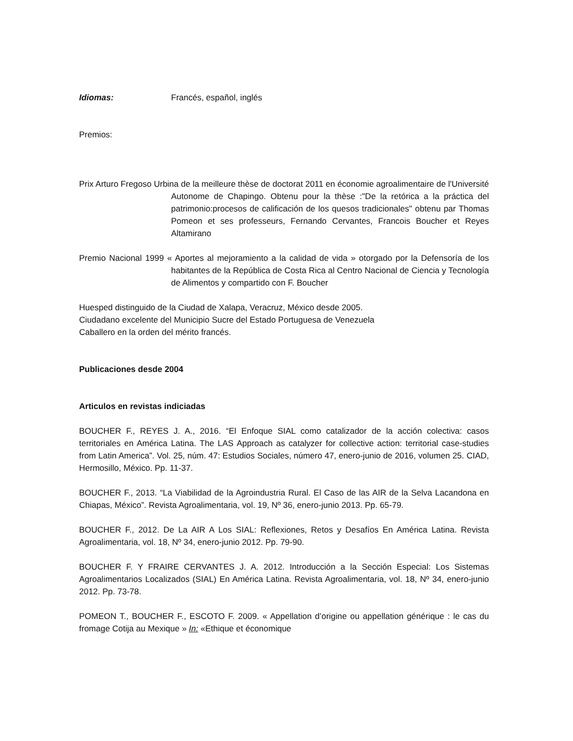Idiomas: Francés, español, inglés
Premios:
Prix Arturo Fregoso Urbina de la meilleure thèse de doctorat 2011 en économie agroalimentaire de l'Université Autonome de Chapingo. Obtenu pour la thèse :"De la retórica a la práctica del patrimonio:procesos de calificación de los quesos tradicionales" obtenu par Thomas Pomeon et ses professeurs, Fernando Cervantes, Francois Boucher et Reyes Altamirano
Premio Nacional 1999 « Aportes al mejoramiento a la calidad de vida » otorgado por la Defensoría de los habitantes de la República de Costa Rica al Centro Nacional de Ciencia y Tecnología de Alimentos y compartido con F. Boucher
Huesped distinguido de la Ciudad de Xalapa, Veracruz, México desde 2005.
Ciudadano excelente del Municipio Sucre del Estado Portuguesa de Venezuela
Caballero en la orden del mérito francés.
Publicaciones desde 2004
Articulos en revistas indiciadas
BOUCHER F., REYES J. A., 2016. “El Enfoque SIAL como catalizador de la acción colectiva: casos territoriales en América Latina. The LAS Approach as catalyzer for collective action: territorial case-studies from Latin America”. Vol. 25, núm. 47: Estudios Sociales, número 47, enero-junio de 2016, volumen 25. CIAD, Hermosillo, México. Pp. 11-37.
BOUCHER F., 2013. “La Viabilidad de la Agroindustria Rural. El Caso de las AIR de la Selva Lacandona en Chiapas, México”. Revista Agroalimentaria, vol. 19, Nº 36, enero-junio 2013. Pp. 65-79.
BOUCHER F., 2012. De La AIR A Los SIAL: Reflexiones, Retos y Desafíos En América Latina. Revista Agroalimentaria, vol. 18, Nº 34, enero-junio 2012. Pp. 79-90.
BOUCHER F. Y FRAIRE CERVANTES J. A. 2012. Introducción a la Sección Especial: Los Sistemas Agroalimentarios Localizados (SIAL) En América Latina. Revista Agroalimentaria, vol. 18, Nº 34, enero-junio 2012. Pp. 73-78.
POMEON T., BOUCHER F., ESCOTO F. 2009. « Appellation d’origine ou appellation générique : le cas du fromage Cotija au Mexique » In: «Ethique et économique